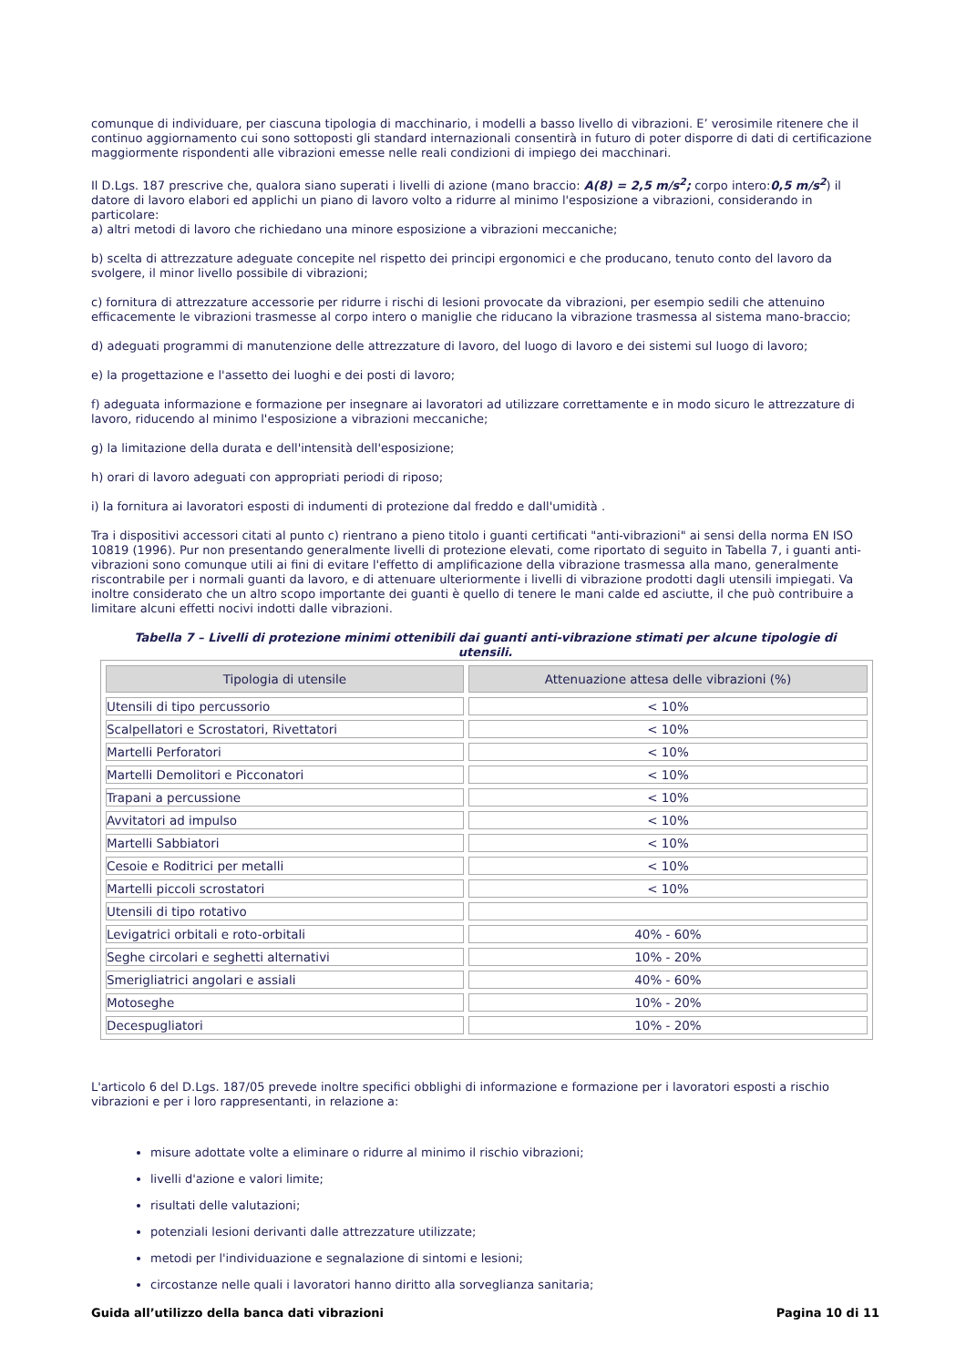comunque di individuare, per ciascuna tipologia di macchinario, i modelli a basso livello di vibrazioni. E’ verosimile ritenere che il continuo aggiornamento cui sono sottoposti gli standard internazionali consentirà in futuro di poter disporre di dati di certificazione maggiormente rispondenti alle vibrazioni emesse nelle reali condizioni di impiego dei macchinari.
Il D.Lgs. 187 prescrive che, qualora siano superati i livelli di azione (mano braccio: A(8) = 2,5 m/s<sup>2</sup>; corpo intero:0,5 m/s<sup>2</sup>) il datore di lavoro elabori ed applichi un piano di lavoro volto a ridurre al minimo l'esposizione a vibrazioni, considerando in particolare:
a) altri metodi di lavoro che richiedano una minore esposizione a vibrazioni meccaniche;
b) scelta di attrezzature adeguate concepite nel rispetto dei principi ergonomici e che producano, tenuto conto del lavoro da svolgere, il minor livello possibile di vibrazioni;
c) fornitura di attrezzature accessorie per ridurre i rischi di lesioni provocate da vibrazioni, per esempio sedili che attenuino efficacemente le vibrazioni trasmesse al corpo intero o maniglie che riducano la vibrazione trasmessa al sistema mano-braccio;
d) adeguati programmi di manutenzione delle attrezzature di lavoro, del luogo di lavoro e dei sistemi sul luogo di lavoro;
e) la progettazione e l'assetto dei luoghi e dei posti di lavoro;
f) adeguata informazione e formazione per insegnare ai lavoratori ad utilizzare correttamente e in modo sicuro le attrezzature di lavoro, riducendo al minimo l'esposizione a vibrazioni meccaniche;
g) la limitazione della durata e dell'intensità dell'esposizione;
h) orari di lavoro adeguati con appropriati periodi di riposo;
i) la fornitura ai lavoratori esposti di indumenti di protezione dal freddo e dall'umidità .
Tra i dispositivi accessori citati al punto c) rientrano a pieno titolo i guanti certificati "anti-vibrazioni" ai sensi della norma EN ISO 10819 (1996). Pur non presentando generalmente livelli di protezione elevati, come riportato di seguito in Tabella 7, i guanti anti-vibrazioni sono comunque utili ai fini di evitare l'effetto di amplificazione della vibrazione trasmessa alla mano, generalmente riscontrabile per i normali guanti da lavoro, e di attenuare ulteriormente i livelli di vibrazione prodotti dagli utensili impiegati. Va inoltre considerato che un altro scopo importante dei guanti è quello di tenere le mani calde ed asciutte, il che può contribuire a limitare alcuni effetti nocivi indotti dalle vibrazioni.
Tabella 7 – Livelli di protezione minimi ottenibili dai guanti anti-vibrazione stimati per alcune tipologie di utensili.
| Tipologia di utensile | Attenuazione attesa delle vibrazioni (%) |
| --- | --- |
| Utensili di tipo percussorio | < 10% |
| Scalpellatori e Scrostatori, Rivettatori | < 10% |
| Martelli Perforatori | < 10% |
| Martelli Demolitori e Picconatori | < 10% |
| Trapani a percussione | < 10% |
| Avvitatori ad impulso | < 10% |
| Martelli Sabbiatori | < 10% |
| Cesoie e Roditrici per metalli | < 10% |
| Martelli piccoli scrostatori | < 10% |
| Utensili di tipo rotativo | |
| Levigatrici orbitali e roto-orbitali | 40% - 60% |
| Seghe circolari e seghetti alternativi | 10% - 20% |
| Smerigliatrici angolari e assiali | 40% - 60% |
| Motoseghe | 10% - 20% |
| Decespugliatori | 10% - 20% |
L'articolo 6 del D.Lgs. 187/05 prevede inoltre specifici obblighi di informazione e formazione per i lavoratori esposti a rischio vibrazioni e per i loro rappresentanti, in relazione a:
misure adottate volte a eliminare o ridurre al minimo il rischio vibrazioni;
livelli d'azione e valori limite;
risultati delle valutazioni;
potenziali lesioni derivanti dalle attrezzature utilizzate;
metodi per l'individuazione e segnalazione di sintomi e lesioni;
circostanze nelle quali i lavoratori hanno diritto alla sorveglianza sanitaria;
Guida all’utilizzo della banca dati vibrazioni Pagina 10 di 11